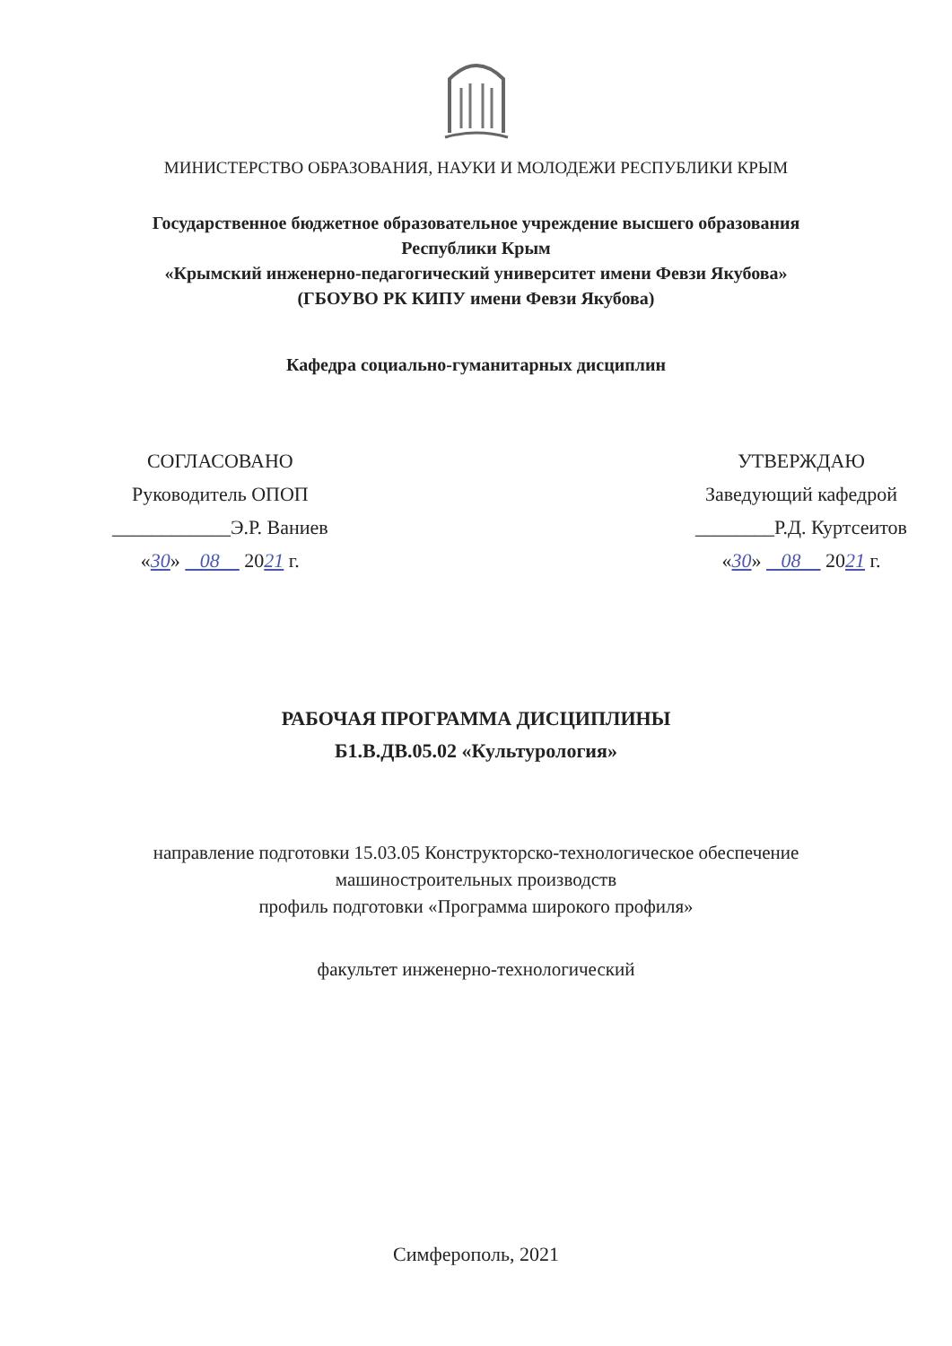МИНИСТЕРСТВО ОБРАЗОВАНИЯ, НАУКИ И МОЛОДЕЖИ РЕСПУБЛИКИ КРЫМ
Государственное бюджетное образовательное учреждение высшего образования
Республики Крым
«Крымский инженерно-педагогический университет имени Февзи Якубова»
(ГБОУВО РК КИПУ имени Февзи Якубова)
Кафедра социально-гуманитарных дисциплин
СОГЛАСОВАНО
Руководитель ОПОП
____________Э.Р. Ваниев
«30» 08 2021 г.
УТВЕРЖДАЮ
Заведующий кафедрой
________Р.Д. Куртсеитов
«30» 08 2021 г.
РАБОЧАЯ ПРОГРАММА ДИСЦИПЛИНЫ
Б1.В.ДВ.05.02 «Культурология»
направление подготовки 15.03.05 Конструкторско-технологическое обеспечение
машиностроительных производств
профиль подготовки «Программа широкого профиля»
факультет инженерно-технологический
Симферополь, 2021